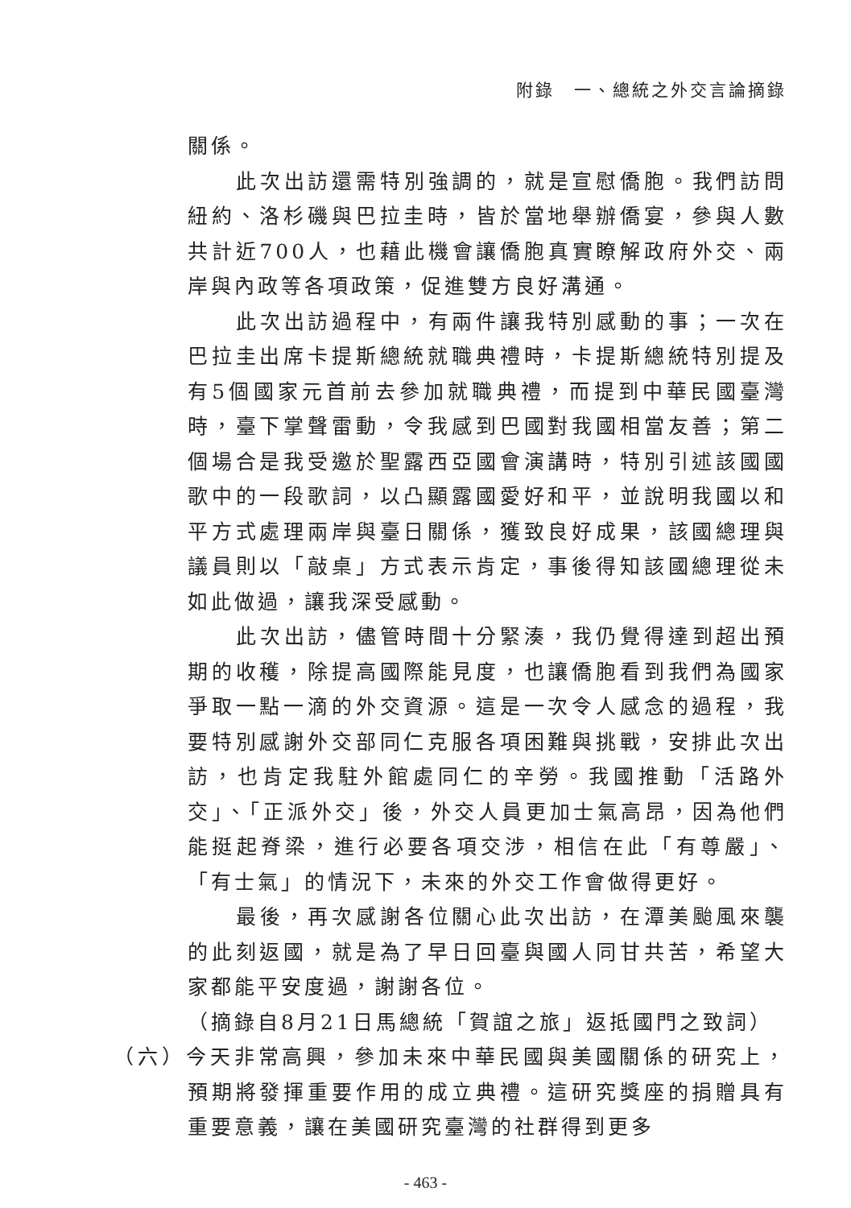附錄　一、總統之外交言論摘錄
關係。
此次出訪還需特別強調的，就是宣慰僑胞。我們訪問紐約、洛杉磯與巴拉圭時，皆於當地舉辦僑宴，參與人數共計近700人，也藉此機會讓僑胞真實瞭解政府外交、兩岸與內政等各項政策，促進雙方良好溝通。
此次出訪過程中，有兩件讓我特別感動的事；一次在巴拉圭出席卡提斯總統就職典禮時，卡提斯總統特別提及有5個國家元首前去參加就職典禮，而提到中華民國臺灣時，臺下掌聲雷動，令我感到巴國對我國相當友善；第二個場合是我受邀於聖露西亞國會演講時，特別引述該國國歌中的一段歌詞，以凸顯露國愛好和平，並說明我國以和平方式處理兩岸與臺日關係，獲致良好成果，該國總理與議員則以「敲桌」方式表示肯定，事後得知該國總理從未如此做過，讓我深受感動。
此次出訪，儘管時間十分緊湊，我仍覺得達到超出預期的收穫，除提高國際能見度，也讓僑胞看到我們為國家爭取一點一滴的外交資源。這是一次令人感念的過程，我要特別感謝外交部同仁克服各項困難與挑戰，安排此次出訪，也肯定我駐外館處同仁的辛勞。我國推動「活路外交」、「正派外交」後，外交人員更加士氣高昂，因為他們能挺起脊梁，進行必要各項交涉，相信在此「有尊嚴」、「有士氣」的情況下，未來的外交工作會做得更好。
最後，再次感謝各位關心此次出訪，在潭美颱風來襲的此刻返國，就是為了早日回臺與國人同甘共苦，希望大家都能平安度過，謝謝各位。
（摘錄自8月21日馬總統「賀誼之旅」返抵國門之致詞）
（六）今天非常高興，參加未來中華民國與美國關係的研究上，預期將發揮重要作用的成立典禮。這研究獎座的捐贈具有重要意義，讓在美國研究臺灣的社群得到更多
- 463 -